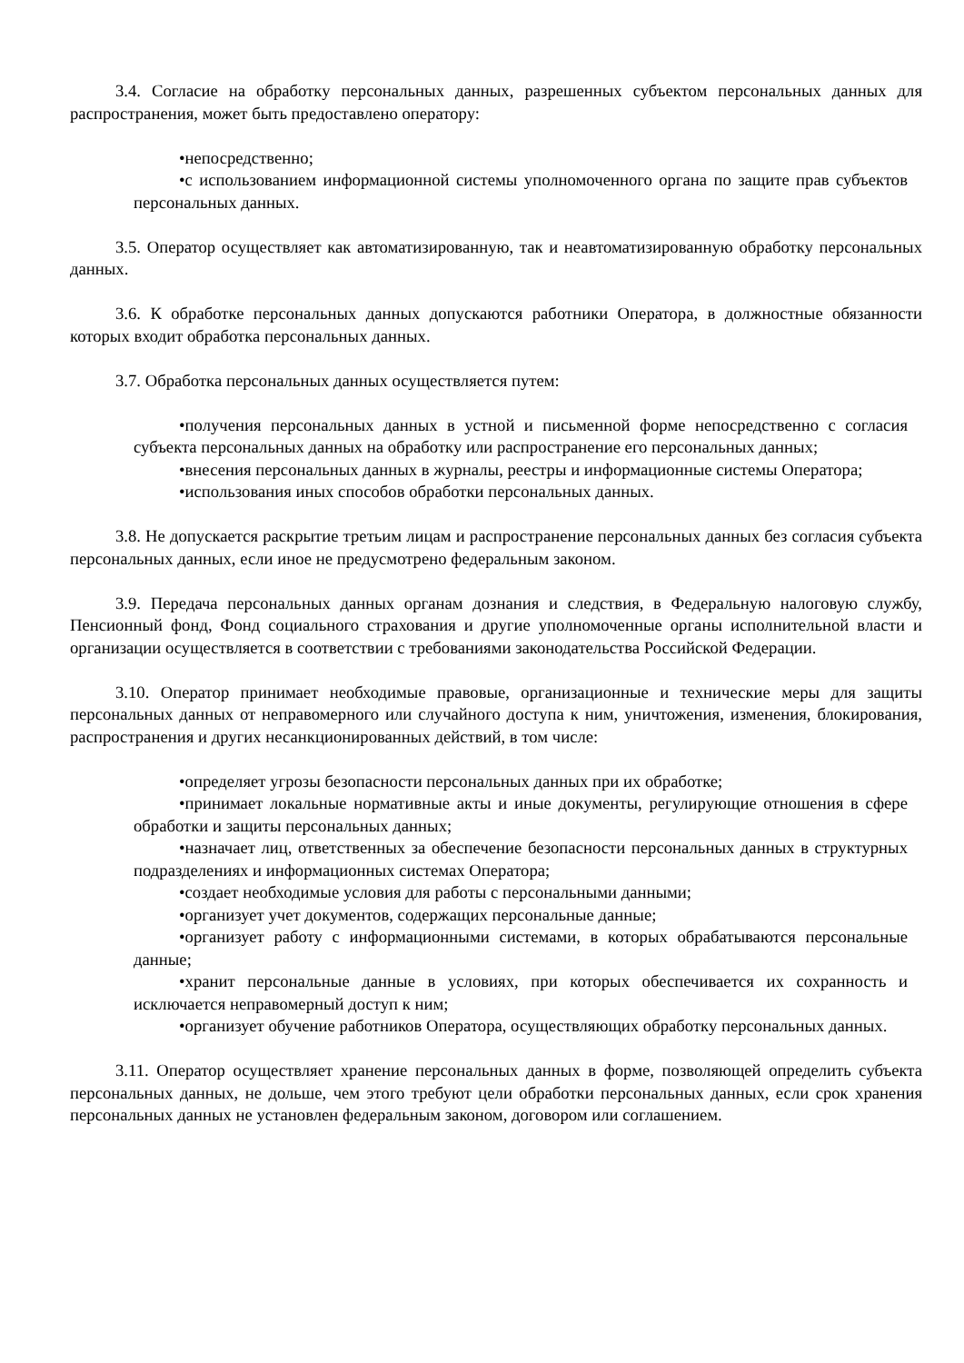3.4. Согласие на обработку персональных данных, разрешенных субъектом персональных данных для распространения, может быть предоставлено оператору:
•непосредственно;
•с использованием информационной системы уполномоченного органа по защите прав субъектов персональных данных.
3.5. Оператор осуществляет как автоматизированную, так и неавтоматизированную обработку персональных данных.
3.6. К обработке персональных данных допускаются работники Оператора, в должностные обязанности которых входит обработка персональных данных.
3.7. Обработка персональных данных осуществляется путем:
•получения персональных данных в устной и письменной форме непосредственно с согласия субъекта персональных данных на обработку или распространение его персональных данных;
•внесения персональных данных в журналы, реестры и информационные системы Оператора;
•использования иных способов обработки персональных данных.
3.8. Не допускается раскрытие третьим лицам и распространение персональных данных без согласия субъекта персональных данных, если иное не предусмотрено федеральным законом.
3.9. Передача персональных данных органам дознания и следствия, в Федеральную налоговую службу, Пенсионный фонд, Фонд социального страхования и другие уполномоченные органы исполнительной власти и организации осуществляется в соответствии с требованиями законодательства Российской Федерации.
3.10. Оператор принимает необходимые правовые, организационные и технические меры для защиты персональных данных от неправомерного или случайного доступа к ним, уничтожения, изменения, блокирования, распространения и других несанкционированных действий, в том числе:
•определяет угрозы безопасности персональных данных при их обработке;
•принимает локальные нормативные акты и иные документы, регулирующие отношения в сфере обработки и защиты персональных данных;
•назначает лиц, ответственных за обеспечение безопасности персональных данных в структурных подразделениях и информационных системах Оператора;
•создает необходимые условия для работы с персональными данными;
•организует учет документов, содержащих персональные данные;
•организует работу с информационными системами, в которых обрабатываются персональные данные;
•хранит персональные данные в условиях, при которых обеспечивается их сохранность и исключается неправомерный доступ к ним;
•организует обучение работников Оператора, осуществляющих обработку персональных данных.
3.11. Оператор осуществляет хранение персональных данных в форме, позволяющей определить субъекта персональных данных, не дольше, чем этого требуют цели обработки персональных данных, если срок хранения персональных данных не установлен федеральным законом, договором или соглашением.